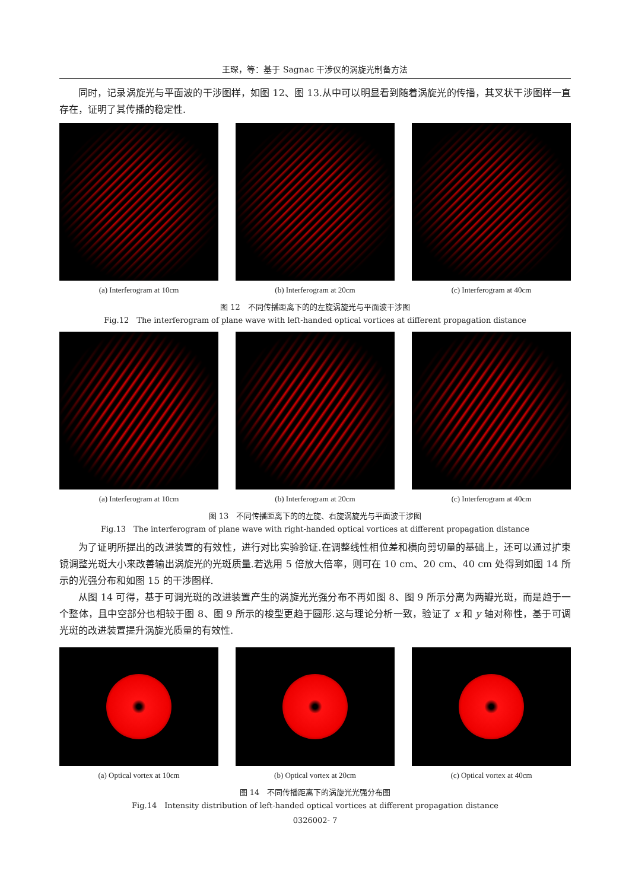王琛，等：基于 Sagnac 干涉仪的涡旋光制备方法
同时，记录涡旋光与平面波的干涉图样，如图 12、图 13.从中可以明显看到随着涡旋光的传播，其叉状干涉图样一直存在，证明了其传播的稳定性.
(a) Interferogram at 10cm (b) Interferogram at 20cm (c) Interferogram at 40cm
图 12　不同传播距离下的的左旋涡旋光与平面波干涉图
Fig.12　The interferogram of plane wave with left-handed optical vortices at different propagation distance
(a) Interferogram at 10cm (b) Interferogram at 20cm (c) Interferogram at 40cm
图 13　不同传播距离下的的左旋、右旋涡旋光与平面波干涉图
Fig.13　The interferogram of plane wave with right-handed optical vortices at different propagation distance
为了证明所提出的改进装置的有效性，进行对比实验验证.在调整线性相位差和横向剪切量的基础上，还可以通过扩束镜调整光斑大小来改善输出涡旋光的光斑质量.若选用 5 倍放大倍率，则可在 10 cm、20 cm、40 cm 处得到如图 14 所示的光强分布和如图 15 的干涉图样.
从图 14 可得，基于可调光斑的改进装置产生的涡旋光光强分布不再如图 8、图 9 所示分离为两瓣光斑，而是趋于一个整体，且中空部分也相较于图 8、图 9 所示的梭型更趋于圆形.这与理论分析一致，验证了 x 和 y 轴对称性，基于可调光斑的改进装置提升涡旋光质量的有效性.
(a) Optical vortex at 10cm (b) Optical vortex at 20cm (c) Optical vortex at 40cm
图 14　不同传播距离下的涡旋光光强分布图
Fig.14　Intensity distribution of left-handed optical vortices at different propagation distance
0326002- 7